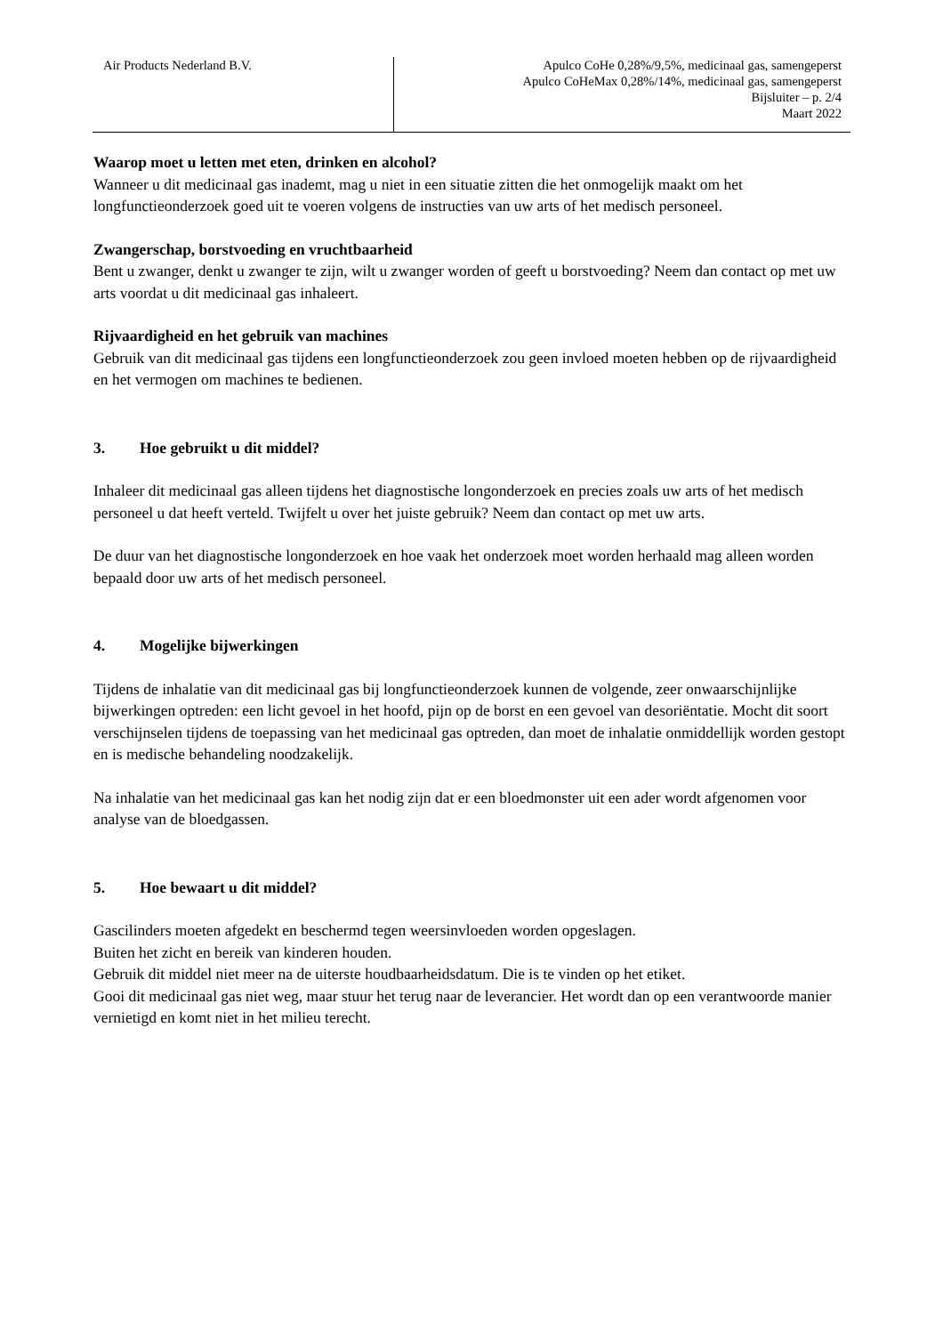Air Products Nederland B.V. Apulco CoHe 0,28%/9,5%, medicinaal gas, samengeperst
Apulco CoHeMax 0,28%/14%, medicinaal gas, samengeperst
Bijsluiter – p. 2/4
Maart 2022
Waarop moet u letten met eten, drinken en alcohol?
Wanneer u dit medicinaal gas inademt, mag u niet in een situatie zitten die het onmogelijk maakt om het longfunctieonderzoek goed uit te voeren volgens de instructies van uw arts of het medisch personeel.
Zwangerschap, borstvoeding en vruchtbaarheid
Bent u zwanger, denkt u zwanger te zijn, wilt u zwanger worden of geeft u borstvoeding? Neem dan contact op met uw arts voordat u dit medicinaal gas inhaleert.
Rijvaardigheid en het gebruik van machines
Gebruik van dit medicinaal gas tijdens een longfunctieonderzoek zou geen invloed moeten hebben op de rijvaardigheid en het vermogen om machines te bedienen.
3. Hoe gebruikt u dit middel?
Inhaleer dit medicinaal gas alleen tijdens het diagnostische longonderzoek en precies zoals uw arts of het medisch personeel u dat heeft verteld. Twijfelt u over het juiste gebruik? Neem dan contact op met uw arts.
De duur van het diagnostische longonderzoek en hoe vaak het onderzoek moet worden herhaald mag alleen worden bepaald door uw arts of het medisch personeel.
4. Mogelijke bijwerkingen
Tijdens de inhalatie van dit medicinaal gas bij longfunctieonderzoek kunnen de volgende, zeer onwaarschijnlijke bijwerkingen optreden: een licht gevoel in het hoofd, pijn op de borst en een gevoel van desoriëntatie. Mocht dit soort verschijnselen tijdens de toepassing van het medicinaal gas optreden, dan moet de inhalatie onmiddellijk worden gestopt en is medische behandeling noodzakelijk.
Na inhalatie van het medicinaal gas kan het nodig zijn dat er een bloedmonster uit een ader wordt afgenomen voor analyse van de bloedgassen.
5. Hoe bewaart u dit middel?
Gascilinders moeten afgedekt en beschermd tegen weersinvloeden worden opgeslagen.
Buiten het zicht en bereik van kinderen houden.
Gebruik dit middel niet meer na de uiterste houdbaarheidsdatum. Die is te vinden op het etiket.
Gooi dit medicinaal gas niet weg, maar stuur het terug naar de leverancier. Het wordt dan op een verantwoorde manier vernietigd en komt niet in het milieu terecht.